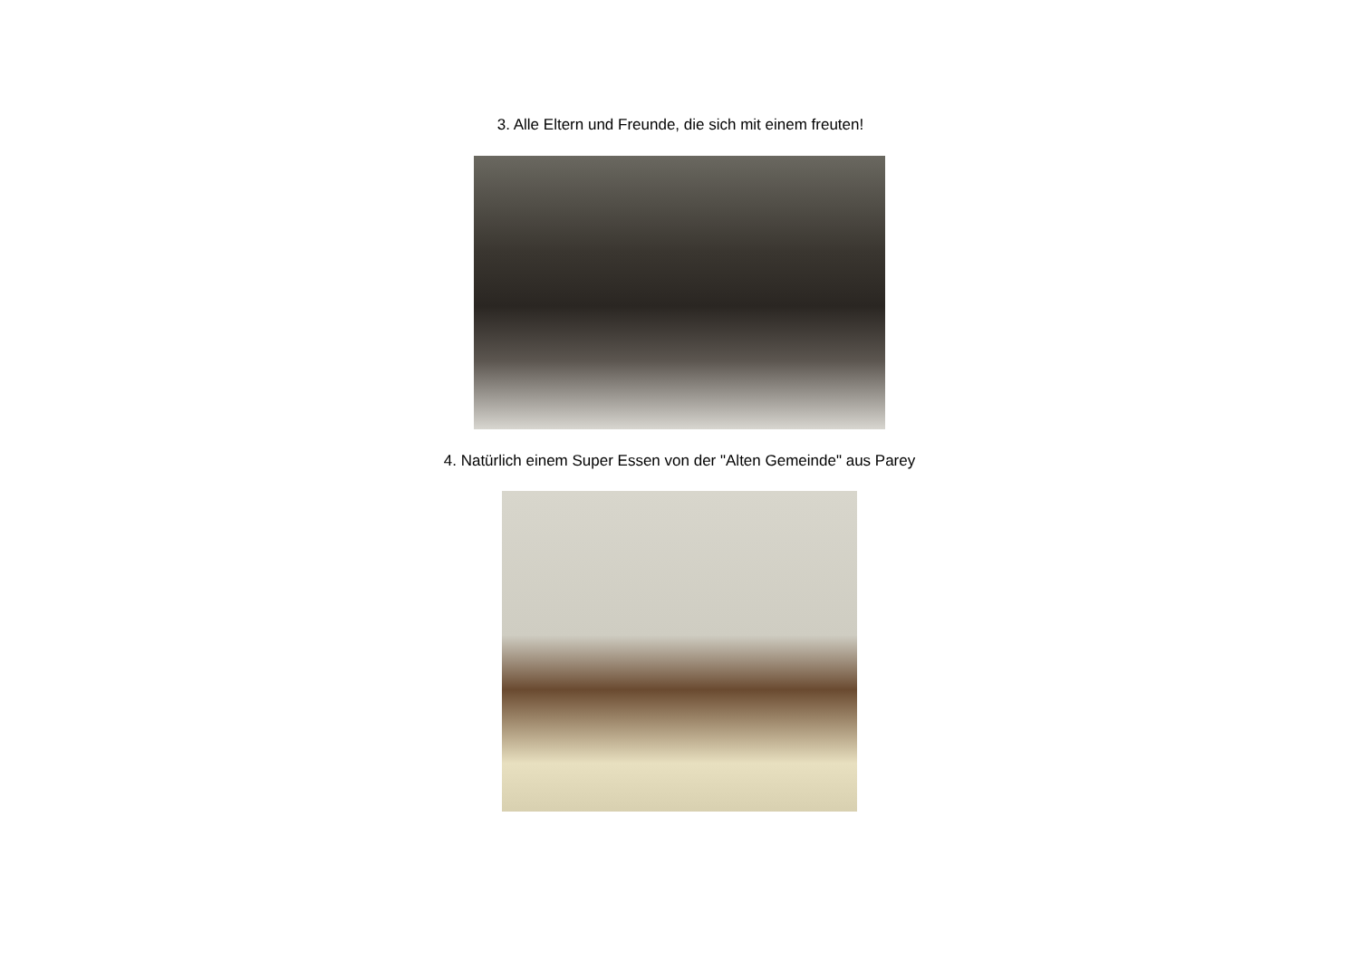3. Alle Eltern und Freunde, die sich mit einem freuten!
4. Natürlich einem Super Essen von der "Alten Gemeinde" aus Parey